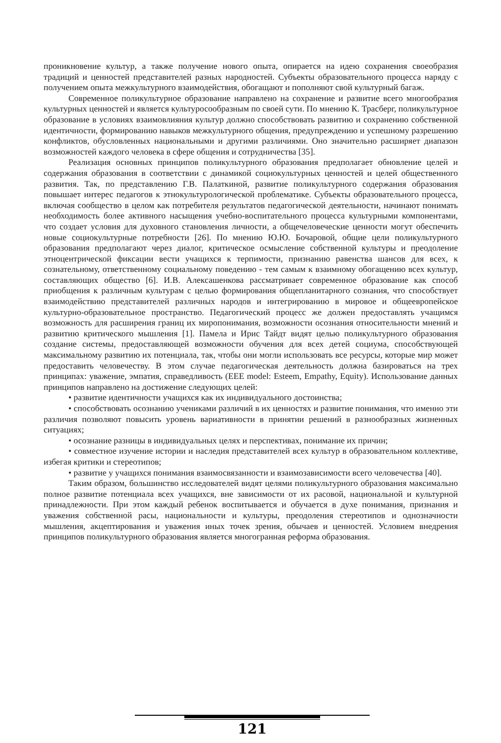проникновение культур, а также получение нового опыта, опирается на идею сохранения своеобразия традиций и ценностей представителей разных народностей. Субъекты образовательного процесса наряду с получением опыта межкультурного взаимодействия, обогащают и пополняют свой культурный багаж.
Современное поликультурное образование направлено на сохранение и развитие всего многообразия культурных ценностей и является культуросообразным по своей сути. По мнению К. Трасберг, поликультурное образование в условиях взаимовлияния культур должно способствовать развитию и сохранению собственной идентичности, формированию навыков межкультурного общения, предупреждению и успешному разрешению конфликтов, обусловленных национальными и другими различиями. Оно значительно расширяет диапазон возможностей каждого человека в сфере общения и сотрудничества [35].
Реализация основных принципов поликультурного образования предполагает обновление целей и содержания образования в соответствии с динамикой социокультурных ценностей и целей общественного развития. Так, по представлению Г.В. Палаткиной, развитие поликультурного содержания образования повышает интерес педагогов к этнокультурологической проблематике. Субъекты образовательного процесса, включая сообщество в целом как потребителя результатов педагогической деятельности, начинают понимать необходимость более активного насыщения учебно-воспитательного процесса культурными компонентами, что создает условия для духовного становления личности, а общечеловеческие ценности могут обеспечить новые социокультурные потребности [26]. По мнению Ю.Ю. Бочаровой, общие цели поликультурного образования предполагают через диалог, критическое осмысление собственной культуры и преодоление этноцентрической фиксации вести учащихся к терпимости, признанию равенства шансов для всех, к сознательному, ответственному социальному поведению - тем самым к взаимному обогащению всех культур, составляющих общество [6]. И.В. Алексашенкова рассматривает современное образование как способ приобщения к различным культурам с целью формирования общепланитарного сознания, что способствует взаимодействию представителей различных народов и интегрированию в мировое и общеевропейское культурно-образовательное пространство. Педагогический процесс же должен предоставлять учащимся возможность для расширения границ их миропонимания, возможности осознания относительности мнений и развитию критического мышления [1]. Памела и Ирис Тайдт видят целью поликультурного образования создание системы, предоставляющей возможности обучения для всех детей социума, способствующей максимальному развитию их потенциала, так, чтобы они могли использовать все ресурсы, которые мир может предоставить человечеству. В этом случае педагогическая деятельность должна базироваться на трех принципах: уважение, эмпатия, справедливость (EEE model: Esteem, Empathy, Equity). Использование данных принципов направлено на достижение следующих целей:
• развитие идентичности учащихся как их индивидуального достоинства;
• способствовать осознанию учениками различий в их ценностях и развитие понимания, что именно эти различия позволяют повысить уровень вариативности в принятии решений в разнообразных жизненных ситуациях;
• осознание разницы в индивидуальных целях и перспективах, понимание их причин;
• совместное изучение истории и наследия представителей всех культур в образовательном коллективе, избегая критики и стереотипов;
• развитие у учащихся понимания взаимосвязанности и взаимозависимости всего человечества [40].
Таким образом, большинство исследователей видят целями поликультурного образования максимально полное развитие потенциала всех учащихся, вне зависимости от их расовой, национальной и культурной принадлежности. При этом каждый ребенок воспитывается и обучается в духе понимания, признания и уважения собственной расы, национальности и культуры, преодоления стереотипов и однозначности мышления, акцептирования и уважения иных точек зрения, обычаев и ценностей. Условием внедрения принципов поликультурного образования является многогранная реформа образования.
121